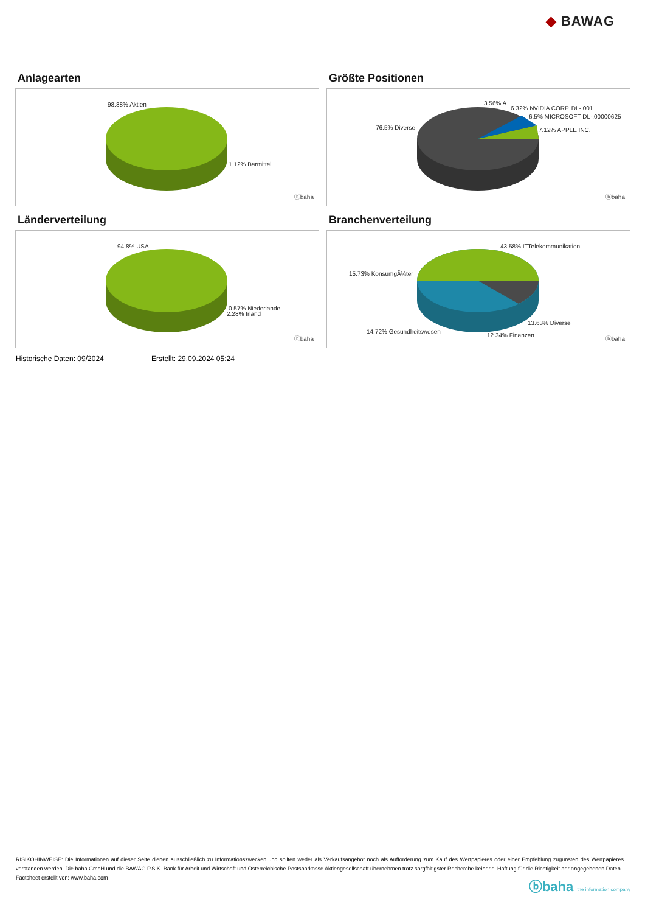◆ BAWAG
Anlagearten
98.88% Aktien
1.12% Barmittel
ⓑbaha
Größte Positionen
76.5% Diverse
3.56% A...
6.32% NVIDIA CORP. DL-,001
6.5% MICROSOFT DL-,00000625
7.12% APPLE INC.
ⓑbaha
Länderverteilung
94.8% USA
0.57% Niederlande
2.28% Irland
ⓑbaha
Branchenverteilung
43.58% ITTelekommunikation
15.73% KonsumgÃ¼ter
13.63% Diverse
14.72% Gesundheitswesen
12.34% Finanzen
ⓑbaha
Historische Daten: 09/2024 Erstellt: 29.09.2024 05:24
RISIKOHINWEISE: Die Informationen auf dieser Seite dienen ausschließlich zu Informationszwecken und sollten weder als Verkaufsangebot noch als Aufforderung zum Kauf des Wertpapieres oder einer Empfehlung zugunsten des Wertpapieres verstanden werden. Die baha GmbH und die BAWAG P.S.K. Bank für Arbeit und Wirtschaft und Österreichische Postsparkasse Aktiengesellschaft übernehmen trotz sorgfältigster Recherche keinerlei Haftung für die Richtigkeit der angegebenen Daten.
Factsheet erstellt von: www.baha.com
ⓑbaha the information company